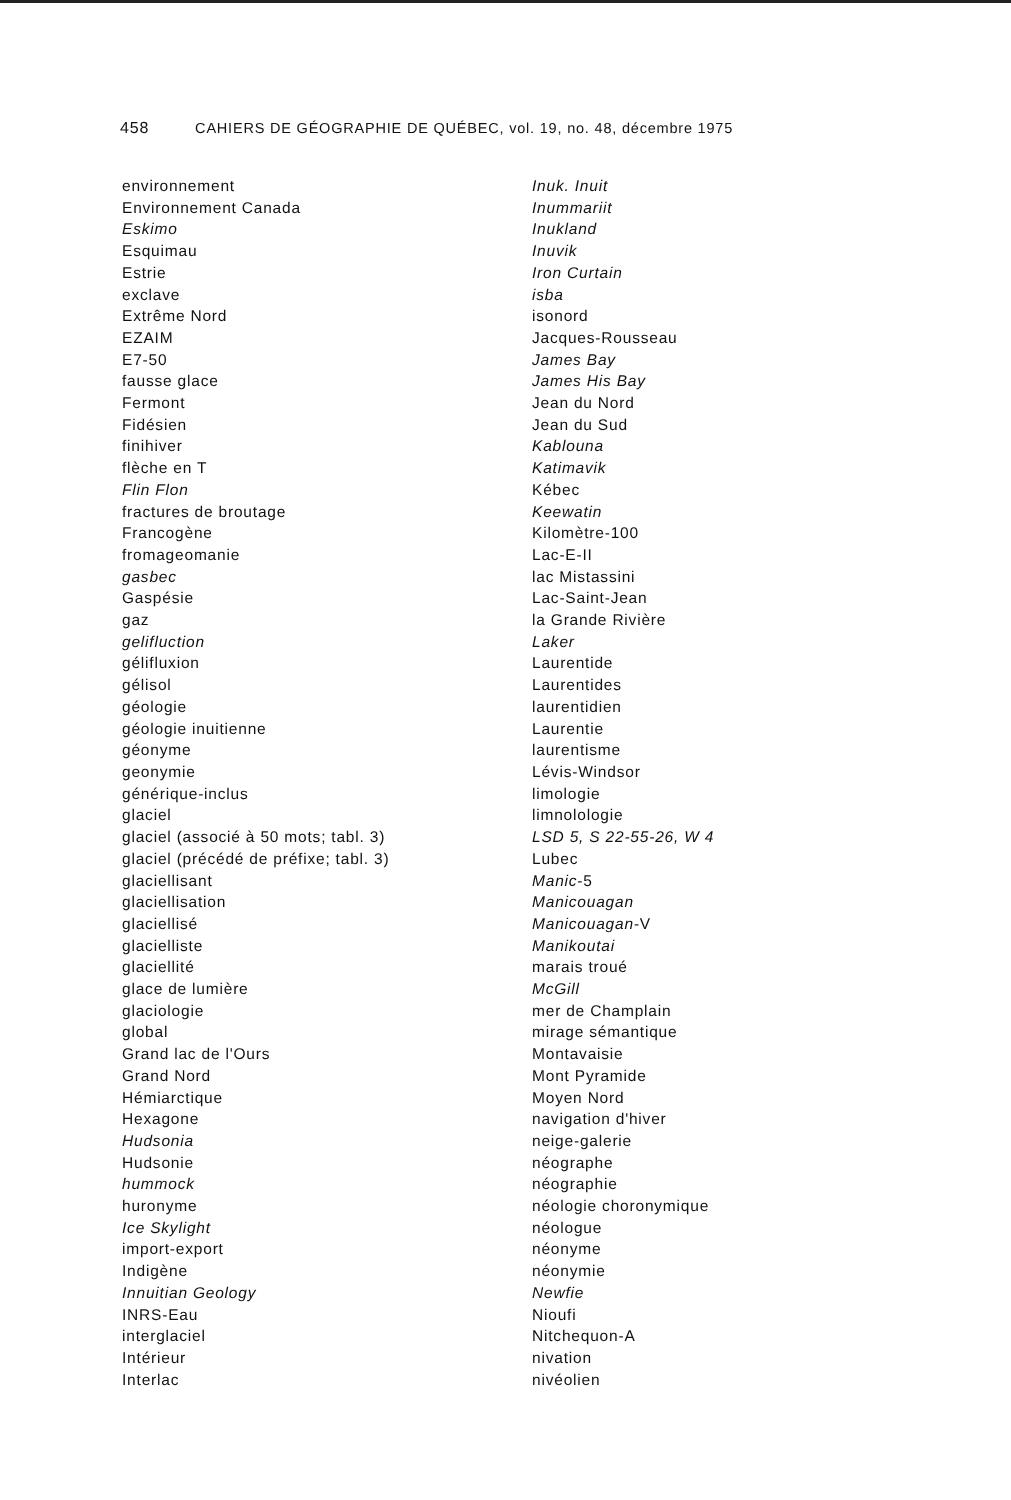458 CAHIERS DE GÉOGRAPHIE DE QUÉBEC, vol. 19, no. 48, décembre 1975
environnement
Environnement Canada
Eskimo
Esquimau
Estrie
exclave
Extrême Nord
EZAIM
E7-50
fausse glace
Fermont
Fidésien
finihiver
flèche en T
Flin Flon
fractures de broutage
Francogène
fromageomanie
gasbec
Gaspésie
gaz
gelifluction
gélifluxion
gélisol
géologie
géologie inuitienne
géonyme
geonymie
générique-inclus
glaciel
glaciel (associé à 50 mots; tabl. 3)
glaciel (précédé de préfixe; tabl. 3)
glaciellisant
glaciellisation
glaciellisé
glacielliste
glaciellité
glace de lumière
glaciologie
global
Grand lac de l'Ours
Grand Nord
Hémiarctique
Hexagone
Hudsonia
Hudsonie
hummock
huronyme
Ice Skylight
import-export
Indigène
Innuitian Geology
INRS-Eau
interglaciel
Intérieur
Interlac
Inuk. Inuit
Inummariit
Inukland
Inuvik
Iron Curtain
isba
isonord
Jacques-Rousseau
James Bay
James His Bay
Jean du Nord
Jean du Sud
Kablouna
Katimavik
Kébec
Keewatin
Kilomètre-100
Lac-E-II
lac Mistassini
Lac-Saint-Jean
la Grande Rivière
Laker
Laurentide
Laurentides
laurentidien
Laurentie
laurentisme
Lévis-Windsor
limologie
limnolologie
LSD 5, S 22-55-26, W 4
Lubec
Manic-5
Manicouagan
Manicouagan-V
Manikoutai
marais troué
McGill
mer de Champlain
mirage sémantique
Montavaisie
Mont Pyramide
Moyen Nord
navigation d'hiver
neige-galerie
néographe
néographie
néologie choronymique
néologue
néonyme
néonymie
Newfie
Nioufi
Nitchequon-A
nivation
nivéolien